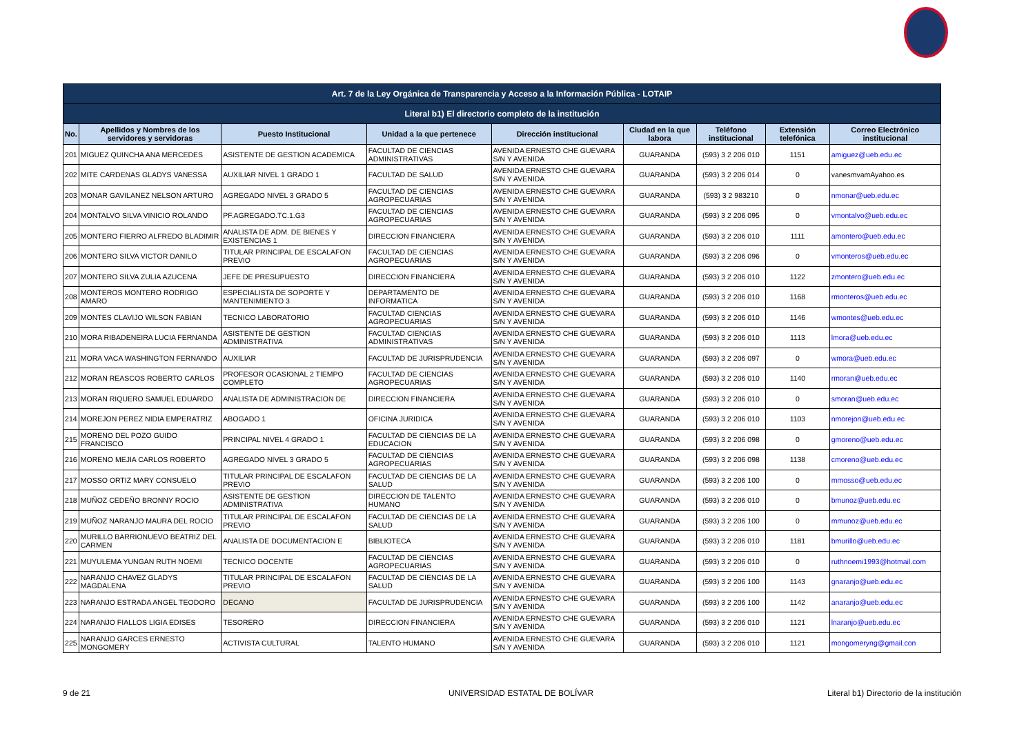| Art. 7 de la Ley Orgánica de Transparencia y Acceso a la Información Pública - LOTAIP | | | | | | | | |
| Literal b1) El directorio completo de la institución | | | | | | | | |
| No. | Apellidos y Nombres de los servidores y servidoras | Puesto Institucional | Unidad a la que pertenece | Dirección institucional | Ciudad en la que labora | Teléfono institucional | Extensión telefónica | Correo Electrónico institucional |
| 201 | MIGUEZ QUINCHA ANA MERCEDES | ASISTENTE DE GESTION ACADEMICA | FACULTAD DE CIENCIAS ADMINISTRATIVAS | AVENIDA ERNESTO CHE GUEVARA S/N Y AVENIDA | GUARANDA | (593) 3 2 206 010 | 1151 | amiguez@ueb.edu.ec |
| 202 | MITE CARDENAS GLADYS VANESSA | AUXILIAR NIVEL 1 GRADO 1 | FACULTAD DE SALUD | AVENIDA ERNESTO CHE GUEVARA S/N Y AVENIDA | GUARANDA | (593) 3 2 206 014 | 0 | vanesmvamAyahoo.es |
| 203 | MONAR GAVILANEZ NELSON ARTURO | AGREGADO NIVEL 3 GRADO 5 | FACULTAD DE CIENCIAS AGROPECUARIAS | AVENIDA ERNESTO CHE GUEVARA S/N Y AVENIDA | GUARANDA | (593) 3 2 983210 | 0 | nmonar@ueb.edu.ec |
| 204 | MONTALVO SILVA VINICIO ROLANDO | PF.AGREGADO.TC.1.G3 | FACULTAD DE CIENCIAS AGROPECUARIAS | AVENIDA ERNESTO CHE GUEVARA S/N Y AVENIDA | GUARANDA | (593) 3 2 206 095 | 0 | vmontalvo@ueb.edu.ec |
| 205 | MONTERO FIERRO ALFREDO BLADIMIR | ANALISTA DE ADM. DE BIENES Y EXISTENCIAS 1 | DIRECCION FINANCIERA | AVENIDA ERNESTO CHE GUEVARA S/N Y AVENIDA | GUARANDA | (593) 3 2 206 010 | 1111 | amontero@ueb.edu.ec |
| 206 | MONTERO SILVA VICTOR DANILO | TITULAR PRINCIPAL DE ESCALAFON PREVIO | FACULTAD DE CIENCIAS AGROPECUARIAS | AVENIDA ERNESTO CHE GUEVARA S/N Y AVENIDA | GUARANDA | (593) 3 2 206 096 | 0 | vmonteros@ueb.edu.ec |
| 207 | MONTERO SILVA ZULIA AZUCENA | JEFE DE PRESUPUESTO | DIRECCION FINANCIERA | AVENIDA ERNESTO CHE GUEVARA S/N Y AVENIDA | GUARANDA | (593) 3 2 206 010 | 1122 | zmontero@ueb.edu.ec |
| 208 | MONTEROS MONTERO RODRIGO AMARO | ESPECIALISTA DE SOPORTE Y MANTENIMIENTO 3 | DEPARTAMENTO DE INFORMATICA | AVENIDA ERNESTO CHE GUEVARA S/N Y AVENIDA | GUARANDA | (593) 3 2 206 010 | 1168 | rmonteros@ueb.edu.ec |
| 209 | MONTES CLAVIJO WILSON FABIAN | TECNICO LABORATORIO | FACULTAD CIENCIAS AGROPECUARIAS | AVENIDA ERNESTO CHE GUEVARA S/N Y AVENIDA | GUARANDA | (593) 3 2 206 010 | 1146 | wmontes@ueb.edu.ec |
| 210 | MORA RIBADENEIRA LUCIA FERNANDA | ASISTENTE DE GESTION ADMINISTRATIVA | FACULTAD CIENCIAS ADMINISTRATIVAS | AVENIDA ERNESTO CHE GUEVARA S/N Y AVENIDA | GUARANDA | (593) 3 2 206 010 | 1113 | lmora@ueb.edu.ec |
| 211 | MORA VACA WASHINGTON FERNANDO | AUXILIAR | FACULTAD DE JURISPRUDENCIA | AVENIDA ERNESTO CHE GUEVARA S/N Y AVENIDA | GUARANDA | (593) 3 2 206 097 | 0 | wmora@ueb.edu.ec |
| 212 | MORAN REASCOS ROBERTO CARLOS | PROFESOR OCASIONAL 2 TIEMPO COMPLETO | FACULTAD DE CIENCIAS AGROPECUARIAS | AVENIDA ERNESTO CHE GUEVARA S/N Y AVENIDA | GUARANDA | (593) 3 2 206 010 | 1140 | rmoran@ueb.edu.ec |
| 213 | MORAN RIQUERO SAMUEL EDUARDO | ANALISTA DE ADMINISTRACION DE | DIRECCION FINANCIERA | AVENIDA ERNESTO CHE GUEVARA S/N Y AVENIDA | GUARANDA | (593) 3 2 206 010 | 0 | smoran@ueb.edu.ec |
| 214 | MOREJON PEREZ NIDIA EMPERATRIZ | ABOGADO 1 | OFICINA JURIDICA | AVENIDA ERNESTO CHE GUEVARA S/N Y AVENIDA | GUARANDA | (593) 3 2 206 010 | 1103 | nmorejon@ueb.edu.ec |
| 215 | MORENO DEL POZO GUIDO FRANCISCO | PRINCIPAL NIVEL 4 GRADO 1 | FACULTAD DE CIENCIAS DE LA EDUCACION | AVENIDA ERNESTO CHE GUEVARA S/N Y AVENIDA | GUARANDA | (593) 3 2 206 098 | 0 | gmoreno@ueb.edu.ec |
| 216 | MORENO MEJIA CARLOS ROBERTO | AGREGADO NIVEL 3 GRADO 5 | FACULTAD DE CIENCIAS AGROPECUARIAS | AVENIDA ERNESTO CHE GUEVARA S/N Y AVENIDA | GUARANDA | (593) 3 2 206 098 | 1138 | cmoreno@ueb.edu.ec |
| 217 | MOSSO ORTIZ MARY CONSUELO | TITULAR PRINCIPAL DE ESCALAFON PREVIO | FACULTAD DE CIENCIAS DE LA SALUD | AVENIDA ERNESTO CHE GUEVARA S/N Y AVENIDA | GUARANDA | (593) 3 2 206 100 | 0 | mmosso@ueb.edu.ec |
| 218 | MUÑOZ CEDEÑO BRONNY ROCIO | ASISTENTE DE GESTION ADMINISTRATIVA | DIRECCION DE TALENTO HUMANO | AVENIDA ERNESTO CHE GUEVARA S/N Y AVENIDA | GUARANDA | (593) 3 2 206 010 | 0 | bmunoz@ueb.edu.ec |
| 219 | MUÑOZ NARANJO MAURA DEL ROCIO | TITULAR PRINCIPAL DE ESCALAFON PREVIO | FACULTAD DE CIENCIAS DE LA SALUD | AVENIDA ERNESTO CHE GUEVARA S/N Y AVENIDA | GUARANDA | (593) 3 2 206 100 | 0 | mmunoz@ueb.edu.ec |
| 220 | MURILLO BARRIONUEVO BEATRIZ DEL CARMEN | ANALISTA DE DOCUMENTACION E | BIBLIOTECA | AVENIDA ERNESTO CHE GUEVARA S/N Y AVENIDA | GUARANDA | (593) 3 2 206 010 | 1181 | bmurillo@ueb.edu.ec |
| 221 | MUYULEMA YUNGAN RUTH NOEMI | TECNICO DOCENTE | FACULTAD DE CIENCIAS AGROPECUARIAS | AVENIDA ERNESTO CHE GUEVARA S/N Y AVENIDA | GUARANDA | (593) 3 2 206 010 | 0 | ruthnoemi1993@hotmail.com |
| 222 | NARANJO CHAVEZ GLADYS MAGDALENA | TITULAR PRINCIPAL DE ESCALAFON PREVIO | FACULTAD DE CIENCIAS DE LA SALUD | AVENIDA ERNESTO CHE GUEVARA S/N Y AVENIDA | GUARANDA | (593) 3 2 206 100 | 1143 | gnaranjo@ueb.edu.ec |
| 223 | NARANJO ESTRADA ANGEL TEODORO | DECANO | FACULTAD DE JURISPRUDENCIA | AVENIDA ERNESTO CHE GUEVARA S/N Y AVENIDA | GUARANDA | (593) 3 2 206 100 | 1142 | anaranjo@ueb.edu.ec |
| 224 | NARANJO FIALLOS LIGIA EDISES | TESORERO | DIRECCION FINANCIERA | AVENIDA ERNESTO CHE GUEVARA S/N Y AVENIDA | GUARANDA | (593) 3 2 206 010 | 1121 | lnaranjo@ueb.edu.ec |
| 225 | NARANJO GARCES ERNESTO MONGOMERY | ACTIVISTA CULTURAL | TALENTO HUMANO | AVENIDA ERNESTO CHE GUEVARA S/N Y AVENIDA | GUARANDA | (593) 3 2 206 010 | 1121 | mongomeryng@gmail.con |
9 de 21 UNIVERSIDAD ESTATAL DE BOLÍVAR
Literal b1) Directorio de la institución